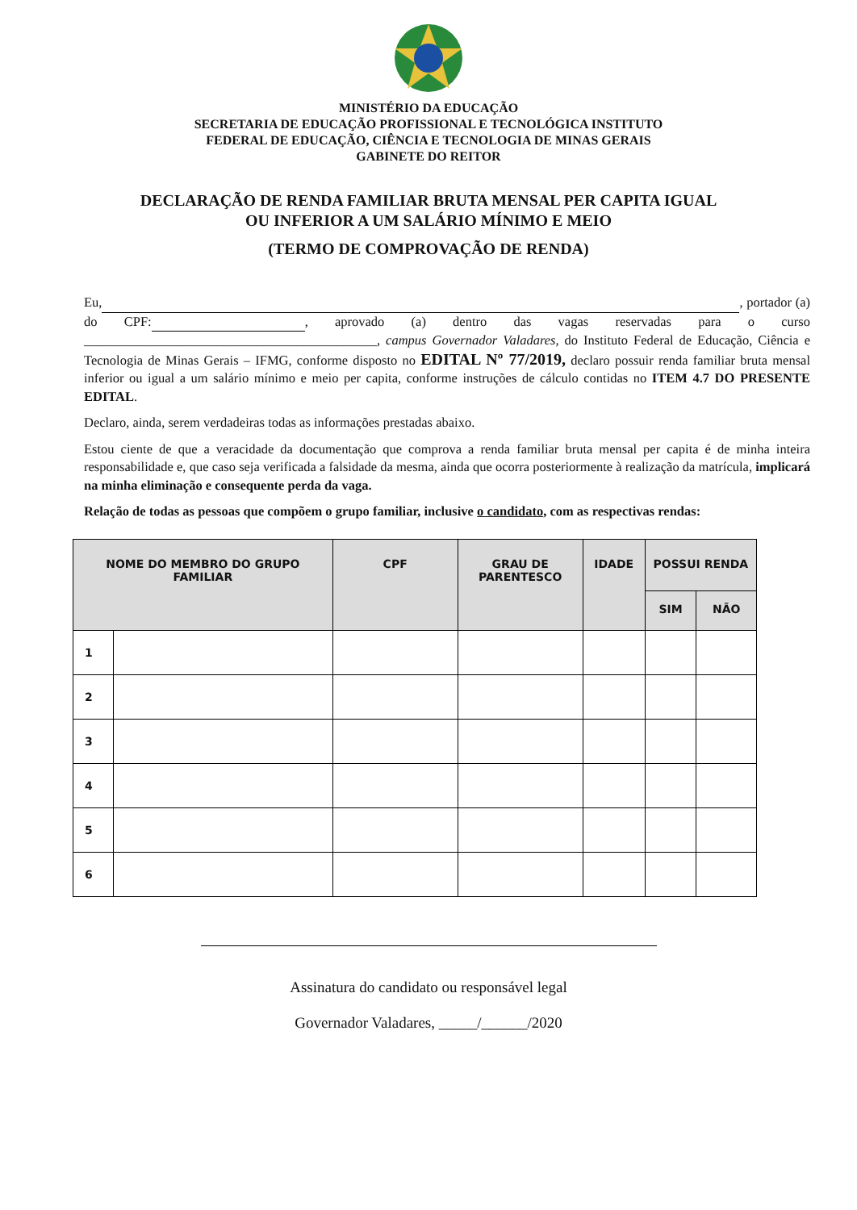MINISTÉRIO DA EDUCAÇÃO
SECRETARIA DE EDUCAÇÃO PROFISSIONAL E TECNOLÓGICA INSTITUTO
FEDERAL DE EDUCAÇÃO, CIÊNCIA E TECNOLOGIA DE MINAS GERAIS
GABINETE DO REITOR
DECLARAÇÃO DE RENDA FAMILIAR BRUTA MENSAL PER CAPITA IGUAL
OU INFERIOR A UM SALÁRIO MÍNIMO E MEIO
(TERMO DE COMPROVAÇÃO DE RENDA)
Eu, , portador (a) do CPF: , aprovado (a) dentro das vagas reservadas para o curso ____________________________________________, campus Governador Valadares, do Instituto Federal de Educação, Ciência e Tecnologia de Minas Gerais – IFMG, conforme disposto no EDITAL Nº 77/2019, declaro possuir renda familiar bruta mensal inferior ou igual a um salário mínimo e meio per capita, conforme instruções de cálculo contidas no ITEM 4.7 DO PRESENTE EDITAL.
Declaro, ainda, serem verdadeiras todas as informações prestadas abaixo.
Estou ciente de que a veracidade da documentação que comprova a renda familiar bruta mensal per capita é de minha inteira responsabilidade e, que caso seja verificada a falsidade da mesma, ainda que ocorra posteriormente à realização da matrícula, implicará na minha eliminação e consequente perda da vaga.
Relação de todas as pessoas que compõem o grupo familiar, inclusive o candidato, com as respectivas rendas:
| NOME DO MEMBRO DO GRUPO FAMILIAR | | CPF | GRAU DE PARENTESCO | IDADE | POSSUI RENDA | |
| --- | --- | --- | --- | --- | --- | --- |
| | | | | | SIM | NÃO |
| 1 | | | | | | |
| 2 | | | | | | |
| 3 | | | | | | |
| 4 | | | | | | |
| 5 | | | | | | |
| 6 | | | | | | |
Assinatura do candidato ou responsável legal
Governador Valadares, _____/______/2020